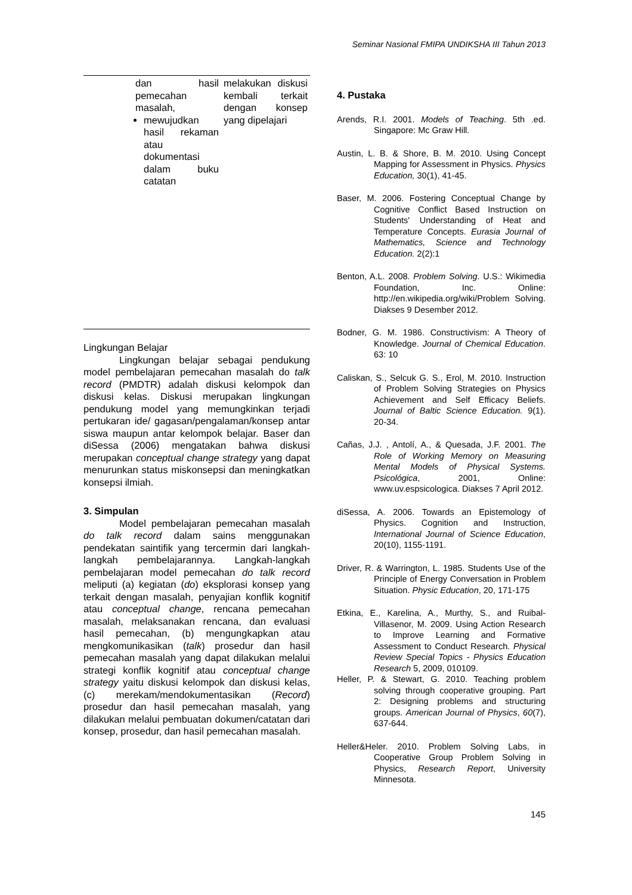Seminar Nasional FMIPA UNDIKSHA III Tahun 2013
| | dan hasil pemecahan masalah, mewujudkan hasil rekaman atau dokumentasi dalam buku catatan | melakukan diskusi kembali terkait dengan konsep yang dipelajari |
Lingkungan Belajar
Lingkungan belajar sebagai pendukung model pembelajaran pemecahan masalah do talk record (PMDTR) adalah diskusi kelompok dan diskusi kelas. Diskusi merupakan lingkungan pendukung model yang memungkinkan terjadi pertukaran ide/ gagasan/pengalaman/konsep antar siswa maupun antar kelompok belajar. Baser dan diSessa (2006) mengatakan bahwa diskusi merupakan conceptual change strategy yang dapat menurunkan status miskonsepsi dan meningkatkan konsepsi ilmiah.
3. Simpulan
Model pembelajaran pemecahan masalah do talk record dalam sains menggunakan pendekatan saintifik yang tercermin dari langkah-langkah pembelajarannya. Langkah-langkah pembelajaran model pemecahan do talk record meliputi (a) kegiatan (do) eksplorasi konsep yang terkait dengan masalah, penyajian konflik kognitif atau conceptual change, rencana pemecahan masalah, melaksanakan rencana, dan evaluasi hasil pemecahan, (b) mengungkapkan atau mengkomunikasikan (talk) prosedur dan hasil pemecahan masalah yang dapat dilakukan melalui strategi konflik kognitif atau conceptual change strategy yaitu diskusi kelompok dan diskusi kelas, (c) merekam/mendokumentasikan (Record) prosedur dan hasil pemecahan masalah, yang dilakukan melalui pembuatan dokumen/catatan dari konsep, prosedur, dan hasil pemecahan masalah.
4. Pustaka
Arends, R.I. 2001. Models of Teaching. 5th .ed. Singapore: Mc Graw Hill.
Austin, L. B. & Shore, B. M. 2010. Using Concept Mapping for Assessment in Physics. Physics Education, 30(1), 41-45.
Baser, M. 2006. Fostering Conceptual Change by Cognitive Conflict Based Instruction on Students' Understanding of Heat and Temperature Concepts. Eurasia Journal of Mathematics, Science and Technology Education. 2(2):1
Benton, A.L. 2008. Problem Solving. U.S.: Wikimedia Foundation, Inc. Online: http://en.wikipedia.org/wiki/Problem Solving. Diakses 9 Desember 2012.
Bodner, G. M. 1986. Constructivism: A Theory of Knowledge. Journal of Chemical Education. 63: 10
Caliskan, S., Selcuk G. S., Erol, M. 2010. Instruction of Problem Solving Strategies on Physics Achievement and Self Efficacy Beliefs. Journal of Baltic Science Education. 9(1). 20-34.
Cañas, J.J. , Antolí, A., & Quesada, J.F. 2001. The Role of Working Memory on Measuring Mental Models of Physical Systems. Psicológica, 2001, Online: www.uv.espsicologica. Diakses 7 April 2012.
diSessa, A. 2006. Towards an Epistemology of Physics. Cognition and Instruction, International Journal of Science Education, 20(10), 1155-1191.
Driver, R. & Warrington, L. 1985. Students Use of the Principle of Energy Conversation in Problem Situation. Physic Education, 20, 171-175
Etkina, E., Karelina, A., Murthy, S., and Ruibal-Villasenor, M. 2009. Using Action Research to Improve Learning and Formative Assessment to Conduct Research. Physical Review Special Topics - Physics Education Research 5, 2009, 010109.
Heller, P. & Stewart, G. 2010. Teaching problem solving through cooperative grouping. Part 2: Designing problems and structuring groups. American Journal of Physics, 60(7), 637-644.
Heller&Heler. 2010. Problem Solving Labs, in Cooperative Group Problem Solving in Physics, Research Report, University Minnesota.
145